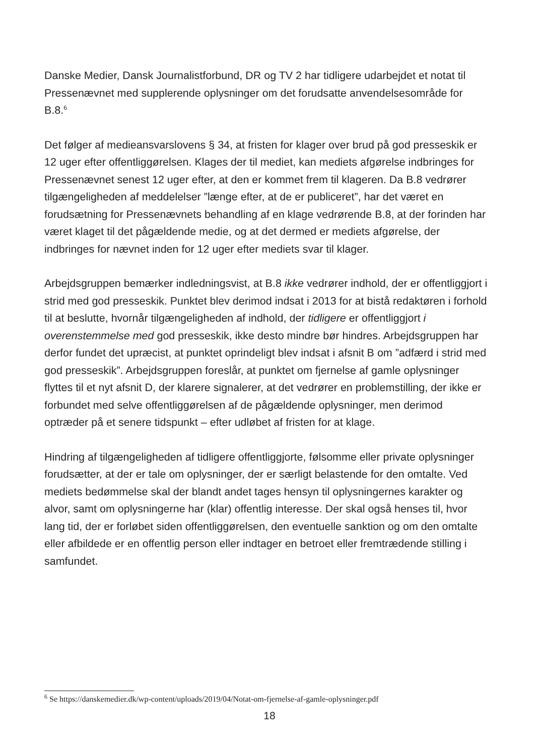Danske Medier, Dansk Journalistforbund, DR og TV 2 har tidligere udarbejdet et notat til Pressenævnet med supplerende oplysninger om det forudsatte anvendelsesområde for B.8.<sup>6</sup>
Det følger af medieansvarslovens § 34, at fristen for klager over brud på god presseskik er 12 uger efter offentliggørelsen. Klages der til mediet, kan mediets afgørelse indbringes for Pressenævnet senest 12 uger efter, at den er kommet frem til klageren. Da B.8 vedrører tilgængeligheden af meddelelser ”længe efter, at de er publiceret”, har det været en forudsætning for Pressenævnets behandling af en klage vedrørende B.8, at der forinden har været klaget til det pågældende medie, og at det dermed er mediets afgørelse, der indbringes for nævnet inden for 12 uger efter mediets svar til klager.
Arbejdsgruppen bemærker indledningsvist, at B.8 ikke vedrører indhold, der er offentliggjort i strid med god presseskik. Punktet blev derimod indsat i 2013 for at bistå redaktøren i forhold til at beslutte, hvornår tilgængeligheden af indhold, der tidligere er offentliggjort i overenstemmelse med god presseskik, ikke desto mindre bør hindres. Arbejdsgruppen har derfor fundet det upræcist, at punktet oprindeligt blev indsat i afsnit B om ”adfærd i strid med god presseskik”. Arbejdsgruppen foreslår, at punktet om fjernelse af gamle oplysninger flyttes til et nyt afsnit D, der klarere signalerer, at det vedrører en problemstilling, der ikke er forbundet med selve offentliggørelsen af de pågældende oplysninger, men derimod optræder på et senere tidspunkt – efter udløbet af fristen for at klage.
Hindring af tilgængeligheden af tidligere offentliggjorte, følsomme eller private oplysninger forudsætter, at der er tale om oplysninger, der er særligt belastende for den omtalte. Ved mediets bedømmelse skal der blandt andet tages hensyn til oplysningernes karakter og alvor, samt om oplysningerne har (klar) offentlig interesse. Der skal også henses til, hvor lang tid, der er forløbet siden offentliggørelsen, den eventuelle sanktion og om den omtalte eller afbildede er en offentlig person eller indtager en betroet eller fremtrædende stilling i samfundet.
<sup>6</sup> Se https://danskemedier.dk/wp-content/uploads/2019/04/Notat-om-fjernelse-af-gamle-oplysninger.pdf
18